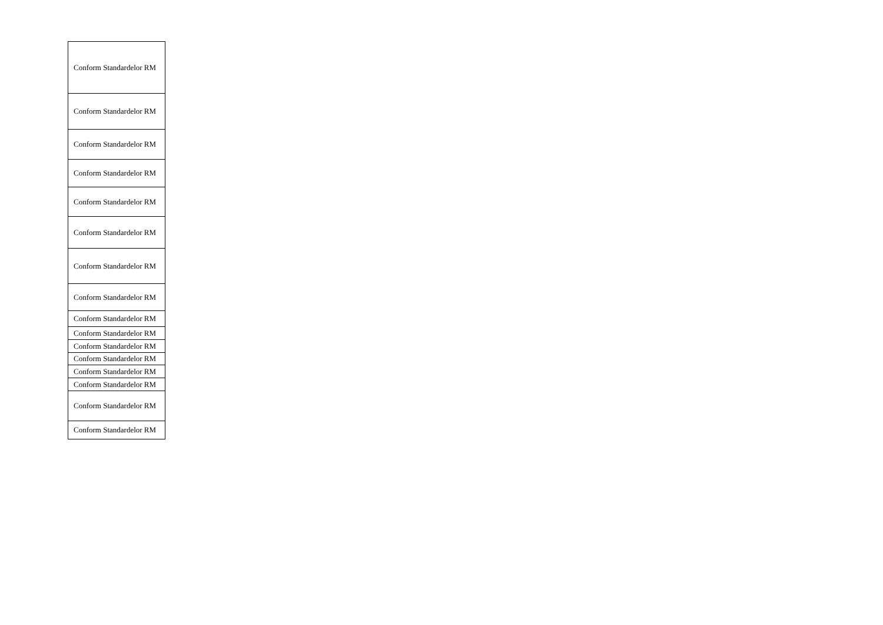| Conform Standardelor RM |
| Conform Standardelor RM |
| Conform Standardelor RM |
| Conform Standardelor RM |
| Conform Standardelor RM |
| Conform Standardelor RM |
| Conform Standardelor RM |
| Conform Standardelor RM |
| Conform Standardelor RM |
| Conform Standardelor RM |
| Conform Standardelor RM |
| Conform Standardelor RM |
| Conform Standardelor RM |
| Conform Standardelor RM |
| Conform Standardelor RM |
| Conform Standardelor RM |